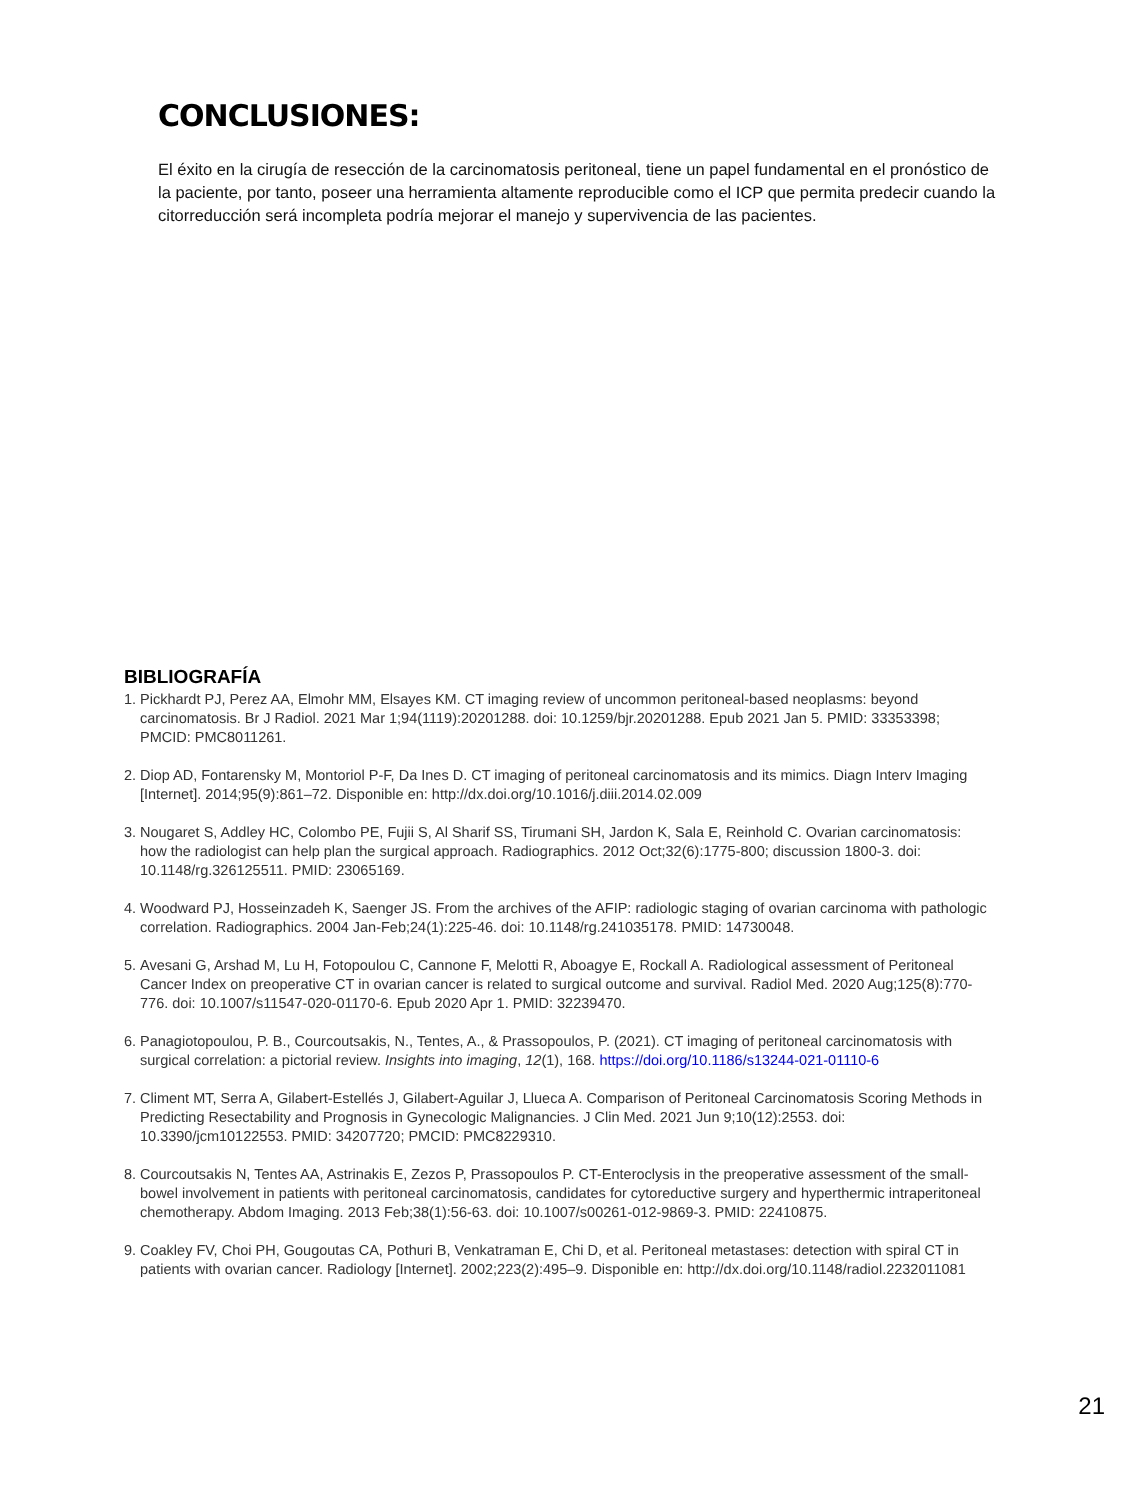CONCLUSIONES:
El éxito en la cirugía de resección de la carcinomatosis peritoneal, tiene un papel fundamental en el pronóstico de la paciente, por tanto, poseer una herramienta altamente reproducible como el ICP que permita predecir cuando la citorreducción será incompleta podría mejorar el manejo y supervivencia de las pacientes.
BIBLIOGRAFÍA
1. Pickhardt PJ, Perez AA, Elmohr MM, Elsayes KM. CT imaging review of uncommon peritoneal-based neoplasms: beyond carcinomatosis. Br J Radiol. 2021 Mar 1;94(1119):20201288. doi: 10.1259/bjr.20201288. Epub 2021 Jan 5. PMID: 33353398; PMCID: PMC8011261.
2. Diop AD, Fontarensky M, Montoriol P-F, Da Ines D. CT imaging of peritoneal carcinomatosis and its mimics. Diagn Interv Imaging [Internet]. 2014;95(9):861–72. Disponible en: http://dx.doi.org/10.1016/j.diii.2014.02.009
3. Nougaret S, Addley HC, Colombo PE, Fujii S, Al Sharif SS, Tirumani SH, Jardon K, Sala E, Reinhold C. Ovarian carcinomatosis: how the radiologist can help plan the surgical approach. Radiographics. 2012 Oct;32(6):1775-800; discussion 1800-3. doi: 10.1148/rg.326125511. PMID: 23065169.
4. Woodward PJ, Hosseinzadeh K, Saenger JS. From the archives of the AFIP: radiologic staging of ovarian carcinoma with pathologic correlation. Radiographics. 2004 Jan-Feb;24(1):225-46. doi: 10.1148/rg.241035178. PMID: 14730048.
5. Avesani G, Arshad M, Lu H, Fotopoulou C, Cannone F, Melotti R, Aboagye E, Rockall A. Radiological assessment of Peritoneal Cancer Index on preoperative CT in ovarian cancer is related to surgical outcome and survival. Radiol Med. 2020 Aug;125(8):770-776. doi: 10.1007/s11547-020-01170-6. Epub 2020 Apr 1. PMID: 32239470.
6. Panagiotopoulou, P. B., Courcoutsakis, N., Tentes, A., & Prassopoulos, P. (2021). CT imaging of peritoneal carcinomatosis with surgical correlation: a pictorial review. Insights into imaging, 12(1), 168. https://doi.org/10.1186/s13244-021-01110-6
7. Climent MT, Serra A, Gilabert-Estellés J, Gilabert-Aguilar J, Llueca A. Comparison of Peritoneal Carcinomatosis Scoring Methods in Predicting Resectability and Prognosis in Gynecologic Malignancies. J Clin Med. 2021 Jun 9;10(12):2553. doi: 10.3390/jcm10122553. PMID: 34207720; PMCID: PMC8229310.
8. Courcoutsakis N, Tentes AA, Astrinakis E, Zezos P, Prassopoulos P. CT-Enteroclysis in the preoperative assessment of the small-bowel involvement in patients with peritoneal carcinomatosis, candidates for cytoreductive surgery and hyperthermic intraperitoneal chemotherapy. Abdom Imaging. 2013 Feb;38(1):56-63. doi: 10.1007/s00261-012-9869-3. PMID: 22410875.
9. Coakley FV, Choi PH, Gougoutas CA, Pothuri B, Venkatraman E, Chi D, et al. Peritoneal metastases: detection with spiral CT in patients with ovarian cancer. Radiology [Internet]. 2002;223(2):495–9. Disponible en: http://dx.doi.org/10.1148/radiol.2232011081
21